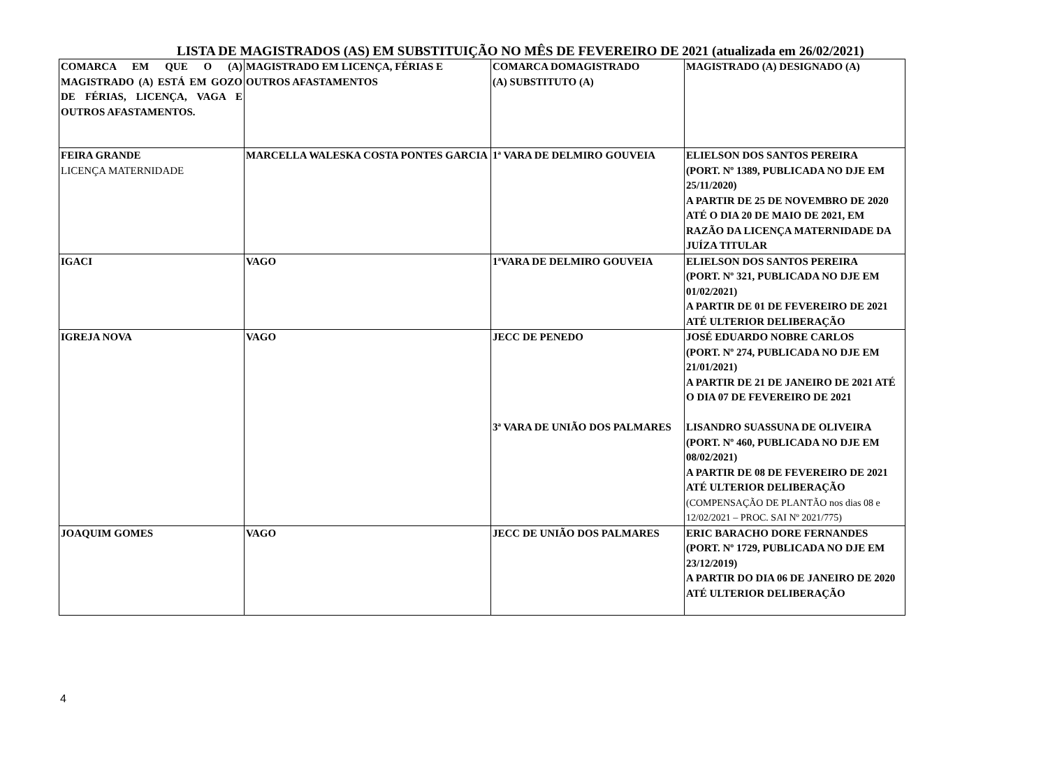LISTA DE MAGISTRADOS (AS) EM SUBSTITUIÇÃO NO MÊS DE FEVEREIRO DE 2021 (atualizada em 26/02/2021)
| COMARCA EM QUE O (A) MAGISTRADO (A) ESTÁ EM GOZO DE FÉRIAS, LICENÇA, VAGA E OUTROS AFASTAMENTOS. | MAGISTRADO EM LICENÇA, FÉRIAS E OUTROS AFASTAMENTOS | COMARCA DOMAGISTRADO (A) SUBSTITUTO (A) | MAGISTRADO (A) DESIGNADO (A) |
| --- | --- | --- | --- |
| FEIRA GRANDE LICENÇA MATERNIDADE | MARCELLA WALESKA COSTA PONTES GARCIA | 1ª VARA DE DELMIRO GOUVEIA | ELIELSON DOS SANTOS PEREIRA (PORT. Nº 1389, PUBLICADA NO DJE EM 25/11/2020) A PARTIR DE 25 DE NOVEMBRO DE 2020 ATÉ O DIA 20 DE MAIO DE 2021, EM RAZÃO DA LICENÇA MATERNIDADE DA JUÍZA TITULAR |
| IGACI | VAGO | 1ªVARA DE DELMIRO GOUVEIA | ELIELSON DOS SANTOS PEREIRA (PORT. Nº 321, PUBLICADA NO DJE EM 01/02/2021) A PARTIR DE 01 DE FEVEREIRO DE 2021 ATÉ ULTERIOR DELIBERAÇÃO |
| IGREJA NOVA | VAGO | JECC DE PENEDO 3ª VARA DE UNIÃO DOS PALMARES | JOSÉ EDUARDO NOBRE CARLOS (PORT. Nº 274, PUBLICADA NO DJE EM 21/01/2021) A PARTIR DE 21 DE JANEIRO DE 2021 ATÉ O DIA 07 DE FEVEREIRO DE 2021 LISANDRO SUASSUNA DE OLIVEIRA (PORT. Nº 460, PUBLICADA NO DJE EM 08/02/2021) A PARTIR DE 08 DE FEVEREIRO DE 2021 ATÉ ULTERIOR DELIBERAÇÃO (COMPENSAÇÃO DE PLANTÃO nos dias 08 e 12/02/2021 – PROC. SAI Nº 2021/775) |
| JOAQUIM GOMES | VAGO | JECC DE UNIÃO DOS PALMARES | ERIC BARACHO DORE FERNANDES (PORT. Nº 1729, PUBLICADA NO DJE EM 23/12/2019) A PARTIR DO DIA 06 DE JANEIRO DE 2020 ATÉ ULTERIOR DELIBERAÇÃO |
4